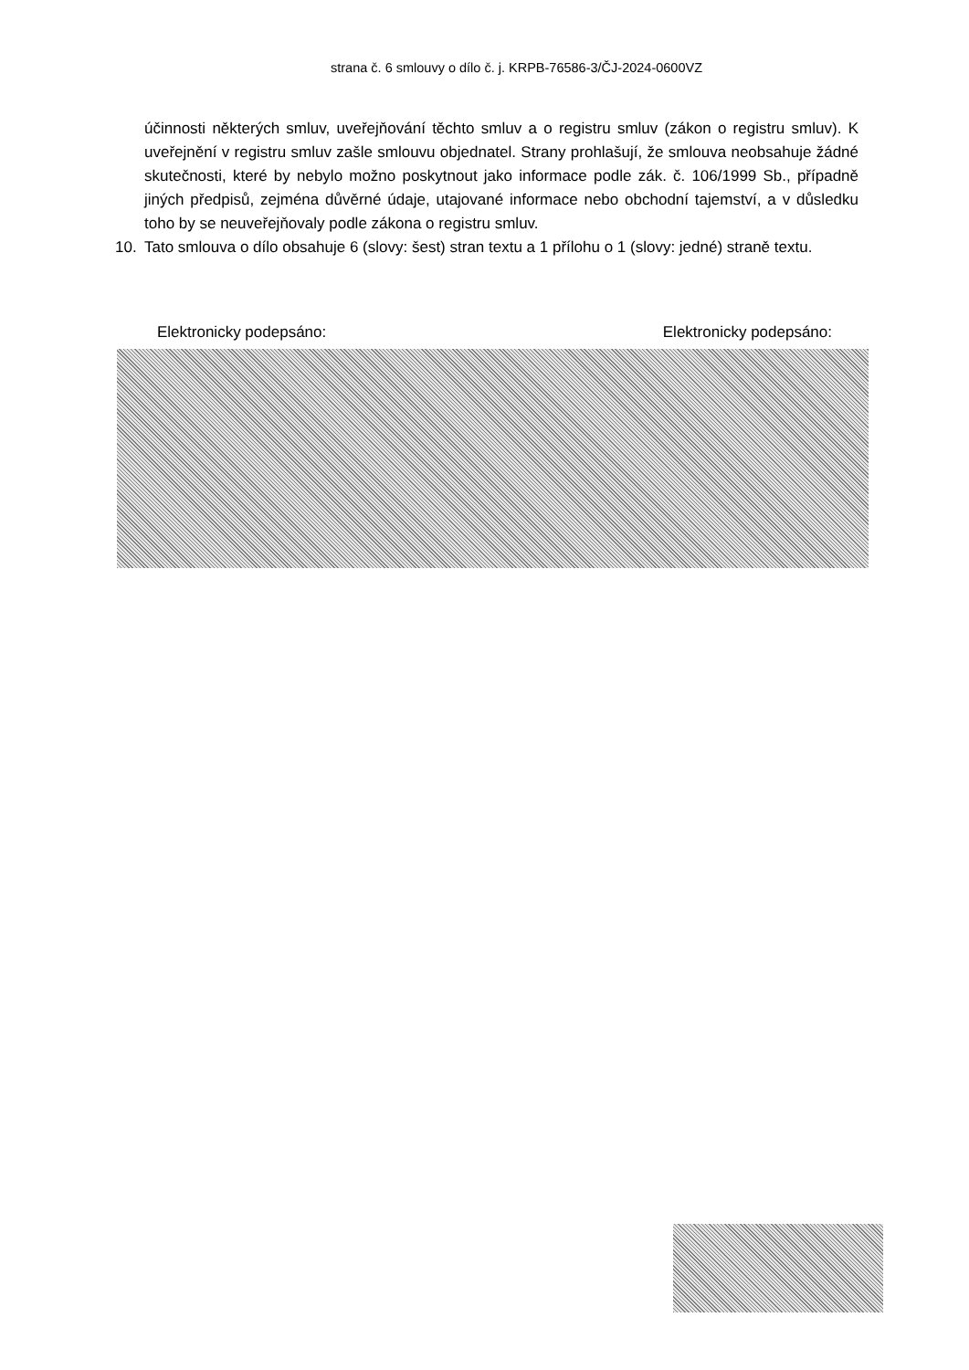strana č. 6 smlouvy o dílo č. j. KRPB-76586-3/ČJ-2024-0600VZ
účinnosti některých smluv, uveřejňování těchto smluv a o registru smluv (zákon o registru smluv). K uveřejnění v registru smluv zašle smlouvu objednatel. Strany prohlašují, že smlouva neobsahuje žádné skutečnosti, které by nebylo možno poskytnout jako informace podle zák. č. 106/1999 Sb., případně jiných předpisů, zejména důvěrné údaje, utajované informace nebo obchodní tajemství, a v důsledku toho by se neuveřejňovaly podle zákona o registru smluv.
10. Tato smlouva o dílo obsahuje 6 (slovy: šest) stran textu a 1 přílohu o 1 (slovy: jedné) straně textu.
Elektronicky podepsáno: Elektronicky podepsáno: